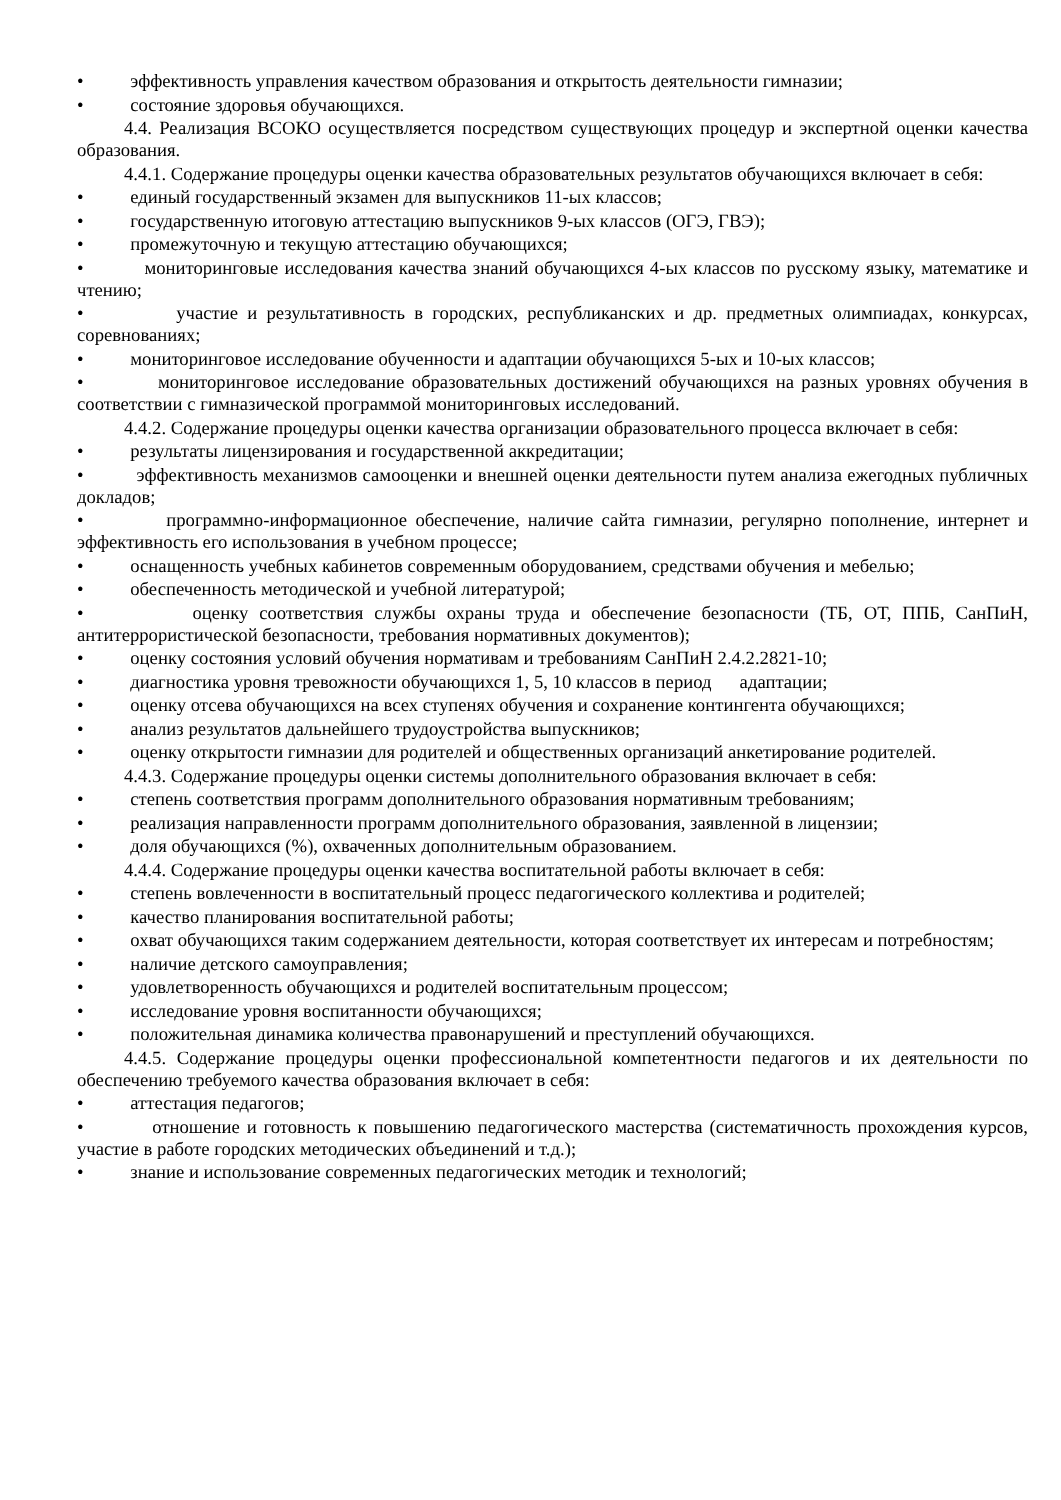• эффективность управления качеством образования и открытость деятельности гимназии;
• состояние здоровья обучающихся.
4.4. Реализация ВСОКО осуществляется посредством существующих процедур и экспертной оценки качества образования.
4.4.1. Содержание процедуры оценки качества образовательных результатов обучающихся включает в себя:
• единый государственный экзамен для выпускников 11-ых классов;
• государственную итоговую аттестацию выпускников 9-ых классов (ОГЭ, ГВЭ);
• промежуточную и текущую аттестацию обучающихся;
• мониторинговые исследования качества знаний обучающихся 4-ых классов по русскому языку, математике и чтению;
• участие и результативность в городских, республиканских и др. предметных олимпиадах, конкурсах, соревнованиях;
• мониторинговое исследование обученности и адаптации обучающихся 5-ых и 10-ых классов;
• мониторинговое исследование образовательных достижений обучающихся на разных уровнях обучения в соответствии с гимназической программой мониторинговых исследований.
4.4.2. Содержание процедуры оценки качества организации образовательного процесса включает в себя:
• результаты лицензирования и государственной аккредитации;
• эффективность механизмов самооценки и внешней оценки деятельности путем анализа ежегодных публичных докладов;
• программно-информационное обеспечение, наличие сайта гимназии, регулярно пополнение, интернет и эффективность его использования в учебном процессе;
• оснащенность учебных кабинетов современным оборудованием, средствами обучения и мебелью;
• обеспеченность методической и учебной литературой;
• оценку соответствия службы охраны труда и обеспечение безопасности (ТБ, ОТ, ППБ, СанПиН, антитеррористической безопасности, требования нормативных документов);
• оценку состояния условий обучения нормативам и требованиям СанПиН 2.4.2.2821-10;
• диагностика уровня тревожности обучающихся 1, 5, 10 классов в период адаптации;
• оценку отсева обучающихся на всех ступенях обучения и сохранение контингента обучающихся;
• анализ результатов дальнейшего трудоустройства выпускников;
• оценку открытости гимназии для родителей и общественных организаций анкетирование родителей.
4.4.3. Содержание процедуры оценки системы дополнительного образования включает в себя:
• степень соответствия программ дополнительного образования нормативным требованиям;
• реализация направленности программ дополнительного образования, заявленной в лицензии;
• доля обучающихся (%), охваченных дополнительным образованием.
4.4.4. Содержание процедуры оценки качества воспитательной работы включает в себя:
• степень вовлеченности в воспитательный процесс педагогического коллектива и родителей;
• качество планирования воспитательной работы;
• охват обучающихся таким содержанием деятельности, которая соответствует их интересам и потребностям;
• наличие детского самоуправления;
• удовлетворенность обучающихся и родителей воспитательным процессом;
• исследование уровня воспитанности обучающихся;
• положительная динамика количества правонарушений и преступлений обучающихся.
4.4.5. Содержание процедуры оценки профессиональной компетентности педагогов и их деятельности по обеспечению требуемого качества образования включает в себя:
• аттестация педагогов;
• отношение и готовность к повышению педагогического мастерства (систематичность прохождения курсов, участие в работе городских методических объединений и т.д.);
• знание и использование современных педагогических методик и технологий;